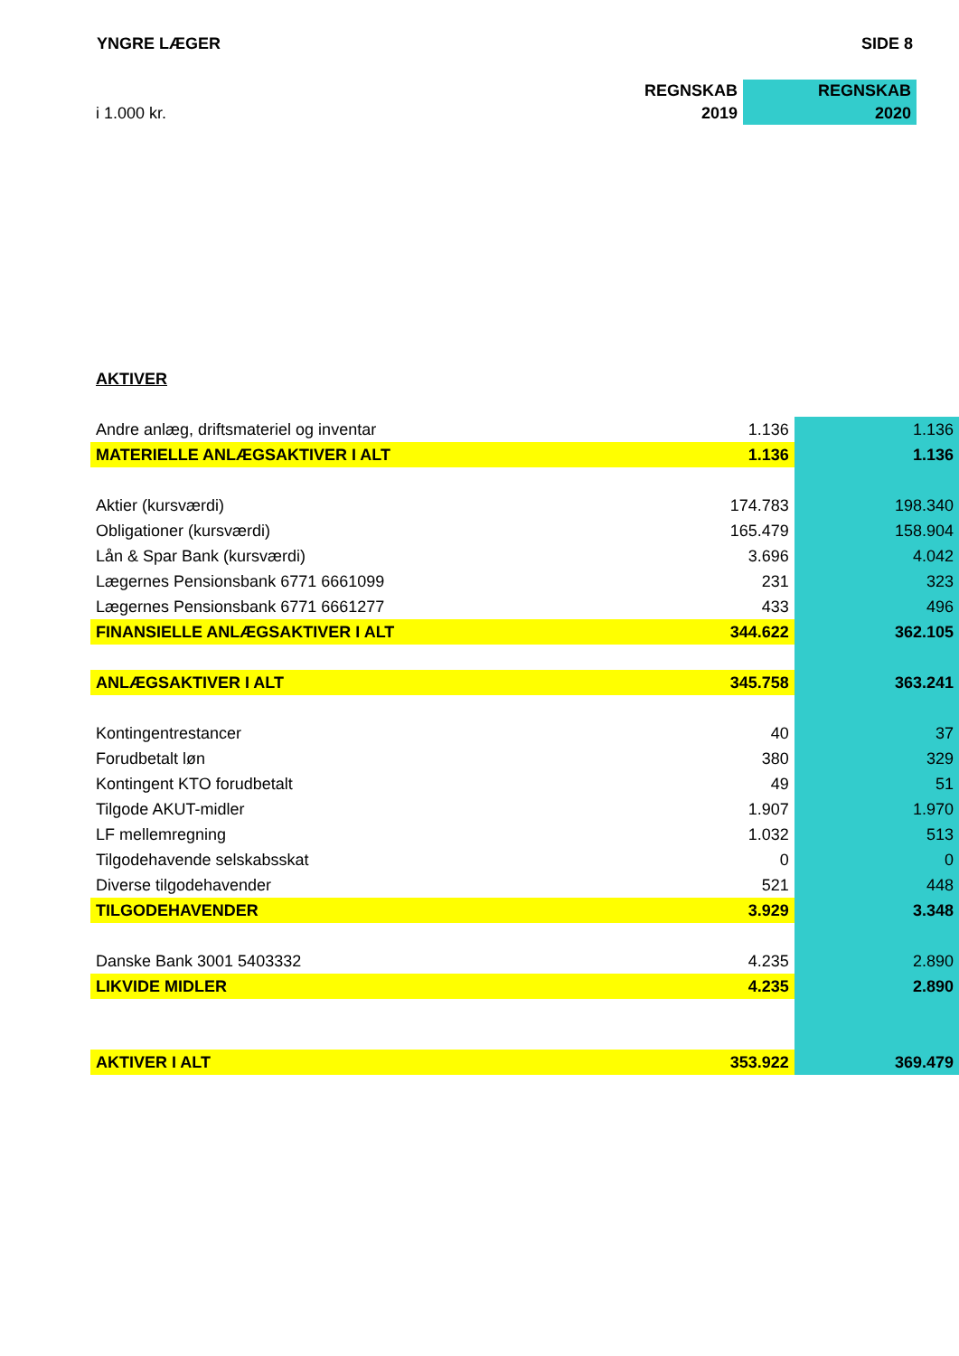YNGRE LÆGER SIDE 8
| | REGNSKAB | REGNSKAB |
| i 1.000 kr. | 2019 | 2020 |
| AKTIVER | | |
| Andre anlæg, driftsmateriel og inventar | 1.136 | 1.136 |
| MATERIELLE ANLÆGSAKTIVER I ALT | 1.136 | 1.136 |
| Aktier (kursværdi) | 174.783 | 198.340 |
| Obligationer (kursværdi) | 165.479 | 158.904 |
| Lån & Spar Bank (kursværdi) | 3.696 | 4.042 |
| Lægernes Pensionsbank 6771 6661099 | 231 | 323 |
| Lægernes Pensionsbank 6771 6661277 | 433 | 496 |
| FINANSIELLE ANLÆGSAKTIVER I ALT | 344.622 | 362.105 |
| ANLÆGSAKTIVER I ALT | 345.758 | 363.241 |
| Kontingentrestancer | 40 | 37 |
| Forudbetalt løn | 380 | 329 |
| Kontingent KTO forudbetalt | 49 | 51 |
| Tilgode AKUT-midler | 1.907 | 1.970 |
| LF mellemregning | 1.032 | 513 |
| Tilgodehavende selskabsskat | 0 | 0 |
| Diverse tilgodehavender | 521 | 448 |
| TILGODEHAVENDER | 3.929 | 3.348 |
| Danske Bank 3001 5403332 | 4.235 | 2.890 |
| LIKVIDE MIDLER | 4.235 | 2.890 |
| AKTIVER I ALT | 353.922 | 369.479 |